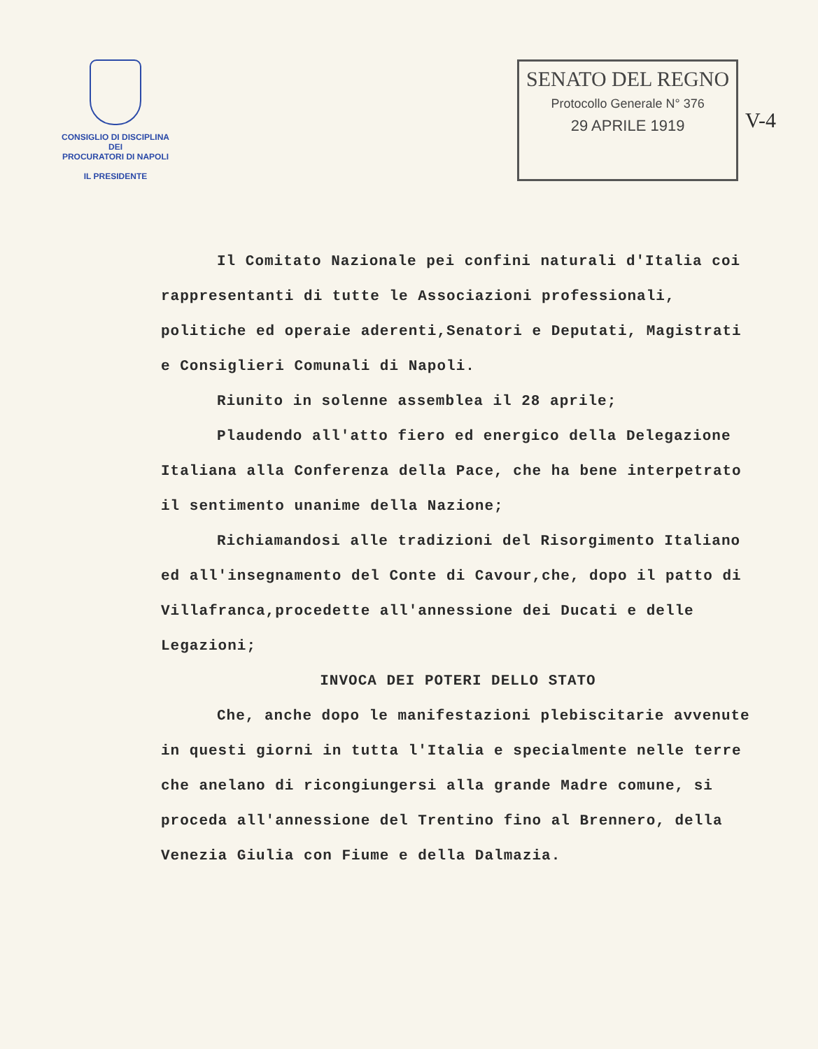CONSIGLIO DI DISCIPLINA
DEI
PROCURATORI DI NAPOLI
IL PRESIDENTE
SENATO DEL REGNO
Protocollo Generale N° 376
29 APRILE 1919
V-4
Il Comitato Nazionale pei confini naturali d'Italia coi rappresentanti di tutte le Associazioni professionali, politiche ed operaie aderenti,Senatori e Deputati, Magistrati e Consiglieri Comunali di Napoli.
Riunito in solenne assemblea il 28 aprile;
Plaudendo all'atto fiero ed energico della Delegazione Italiana alla Conferenza della Pace, che ha bene interpetrato il sentimento unanime della Nazione;
Richiamandosi alle tradizioni del Risorgimento Italiano ed all'insegnamento del Conte di Cavour,che, dopo il patto di Villafranca,procedette all'annessione dei Ducati e delle Legazioni;
INVOCA DEI POTERI DELLO STATO
Che, anche dopo le manifestazioni plebiscitarie avvenute in questi giorni in tutta l'Italia e specialmente nelle terre che anelano di ricongiungersi alla grande Madre comune, si proceda all'annessione del Trentino fino al Brennero, della Venezia Giulia con Fiume e della Dalmazia.